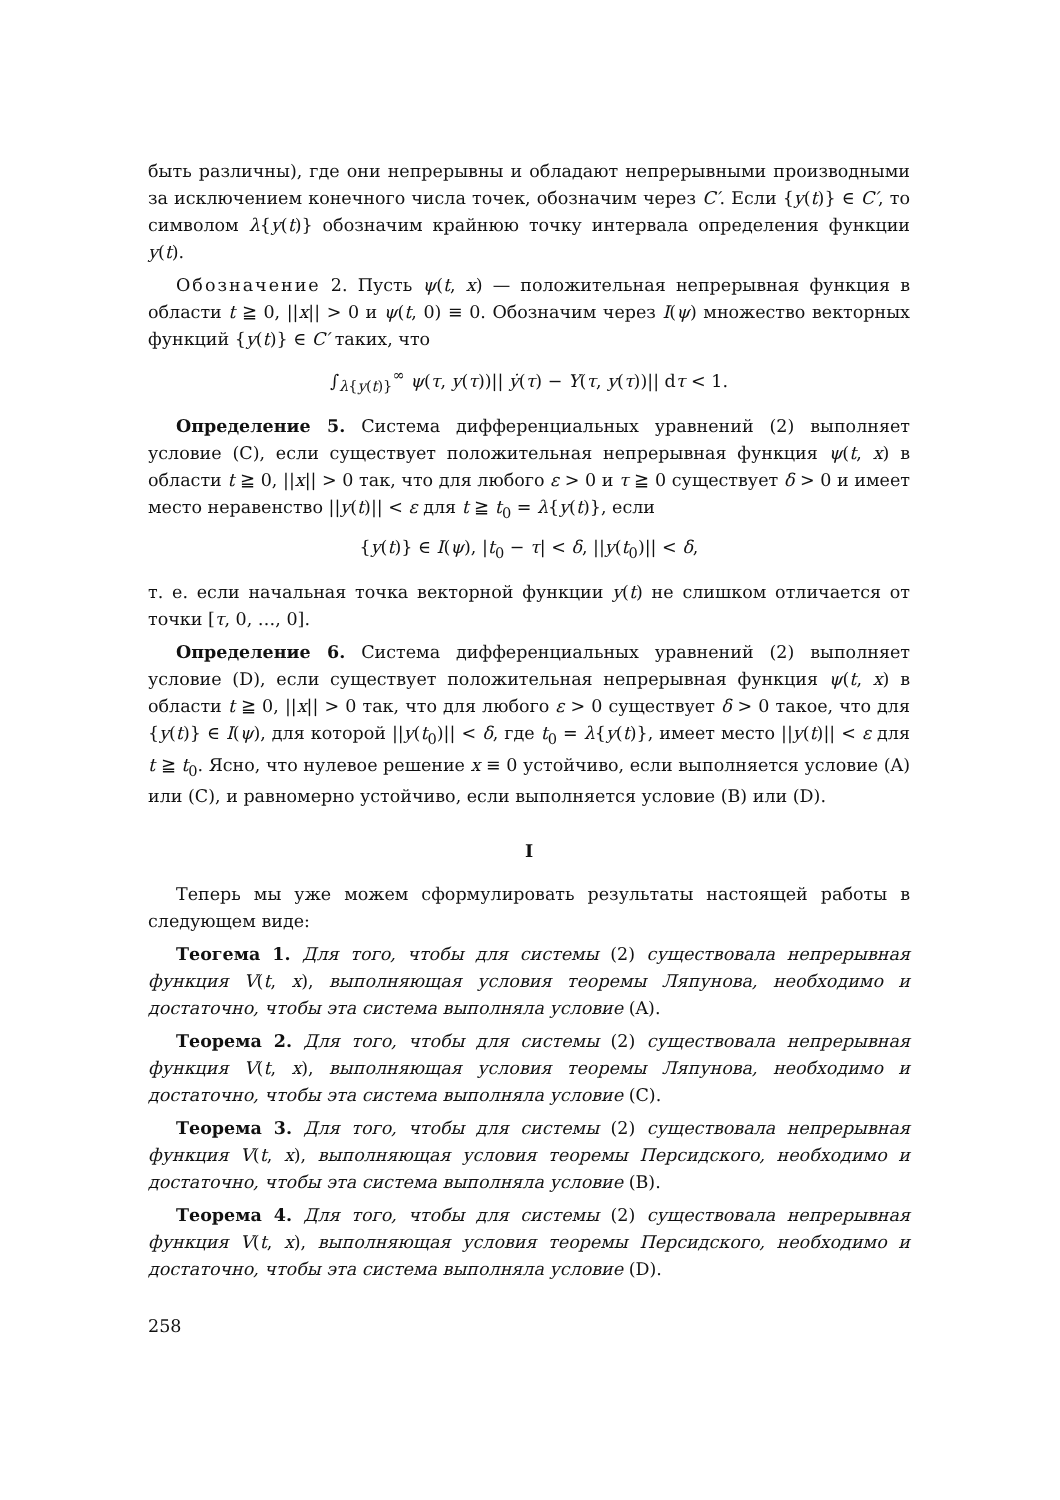быть различны), где они непрерывны и обладают непрерывными производными за исключением конечного числа точек, обозначим через C′. Если {y(t)} ∈ C′, то символом λ{y(t)} обозначим крайнюю точку интервала определения функции y(t).
Обозначение 2. Пусть ψ(t, x) — положительная непрерывная функция в области t ≧ 0, ||x|| > 0 и ψ(t, 0) ≡ 0. Обозначим через I(ψ) множество векторных функций {y(t)} ∈ C′ таких, что
∫<sub>λ{y(t)}</sub><sup>∞</sup> ψ(τ, y(τ))|| ẏ(τ) − Y(τ, y(τ))|| dτ < 1.
Определение 5. Система дифференциальных уравнений (2) выполняет условие (C), если существует положительная непрерывная функция ψ(t, x) в области t ≧ 0, ||x|| > 0 так, что для любого ε > 0 и τ ≧ 0 существует δ > 0 и имеет место неравенство ||y(t)|| < ε для t ≧ t<sub>0</sub> = λ{y(t)}, если
{y(t)} ∈ I(ψ), |t<sub>0</sub> − τ| < δ, ||y(t<sub>0</sub>)|| < δ,
т. е. если начальная точка векторной функции y(t) не слишком отличается от точки [τ, 0, …, 0].
Определение 6. Система дифференциальных уравнений (2) выполняет условие (D), если существует положительная непрерывная функция ψ(t, x) в области t ≧ 0, ||x|| > 0 так, что для любого ε > 0 существует δ > 0 такое, что для {y(t)} ∈ I(ψ), для которой ||y(t<sub>0</sub>)|| < δ, где t<sub>0</sub> = λ{y(t)}, имеет место ||y(t)|| < ε для t ≧ t<sub>0</sub>. Ясно, что нулевое решение x ≡ 0 устойчиво, если выполняется условие (A) или (C), и равномерно устойчиво, если выполняется условие (B) или (D).
I
Теперь мы уже можем сформулировать результаты настоящей работы в следующем виде:
Теогема 1. Для того, чтобы для системы (2) существовала непрерывная функция V(t, x), выполняющая условия теоремы Ляпунова, необходимо и достаточно, чтобы эта система выполняла условие (A).
Теорема 2. Для того, чтобы для системы (2) существовала непрерывная функция V(t, x), выполняющая условия теоремы Ляпунова, необходимо и достаточно, чтобы эта система выполняла условие (C).
Теорема 3. Для того, чтобы для системы (2) существовала непрерывная функция V(t, x), выполняющая условия теоремы Персидского, необходимо и достаточно, чтобы эта система выполняла условие (B).
Теорема 4. Для того, чтобы для системы (2) существовала непрерывная функция V(t, x), выполняющая условия теоремы Персидского, необходимо и достаточно, чтобы эта система выполняла условие (D).
258